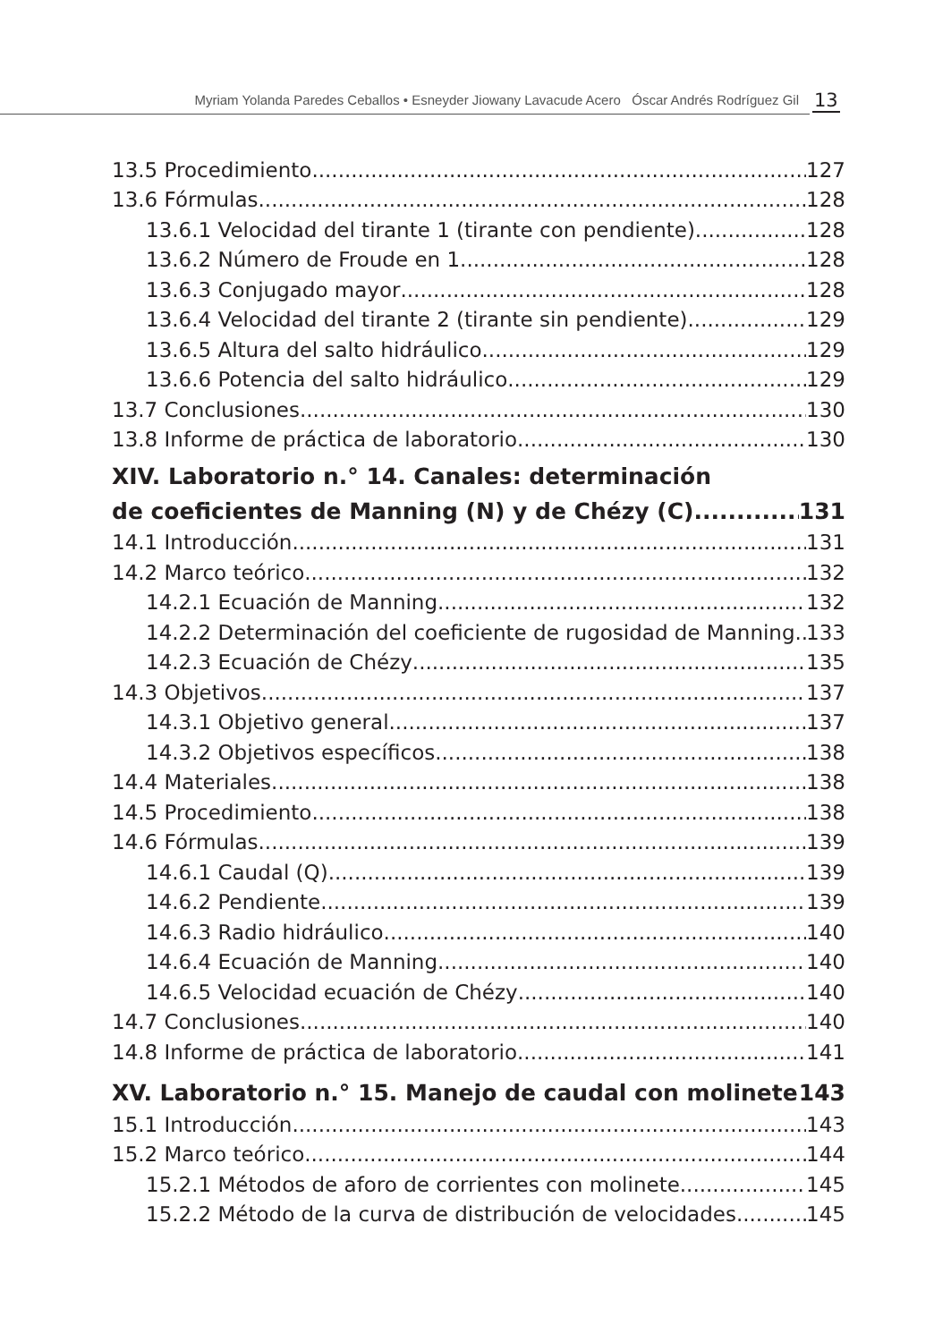Myriam Yolanda Paredes Ceballos • Esneyder Jiowany Lavacude Acero Óscar Andrés Rodríguez Gil
13
13.5 Procedimiento 127
13.6 Fórmulas 128
13.6.1 Velocidad del tirante 1 (tirante con pendiente) 128
13.6.2 Número de Froude en 1 128
13.6.3 Conjugado mayor 128
13.6.4 Velocidad del tirante 2 (tirante sin pendiente) 129
13.6.5 Altura del salto hidráulico 129
13.6.6 Potencia del salto hidráulico 129
13.7 Conclusiones 130
13.8 Informe de práctica de laboratorio 130
XIV. Laboratorio n.° 14. Canales: determinación
de coeficientes de Manning (N) y de Chézy (C) 131
14.1 Introducción 131
14.2 Marco teórico 132
14.2.1 Ecuación de Manning 132
14.2.2 Determinación del coeficiente de rugosidad de Manning 133
14.2.3 Ecuación de Chézy 135
14.3 Objetivos 137
14.3.1 Objetivo general 137
14.3.2 Objetivos específicos 138
14.4 Materiales 138
14.5 Procedimiento 138
14.6 Fórmulas 139
14.6.1 Caudal (Q) 139
14.6.2 Pendiente 139
14.6.3 Radio hidráulico 140
14.6.4 Ecuación de Manning 140
14.6.5 Velocidad ecuación de Chézy 140
14.7 Conclusiones 140
14.8 Informe de práctica de laboratorio 141
XV. Laboratorio n.° 15. Manejo de caudal con molinete 143
15.1 Introducción 143
15.2 Marco teórico 144
15.2.1 Métodos de aforo de corrientes con molinete 145
15.2.2 Método de la curva de distribución de velocidades 145